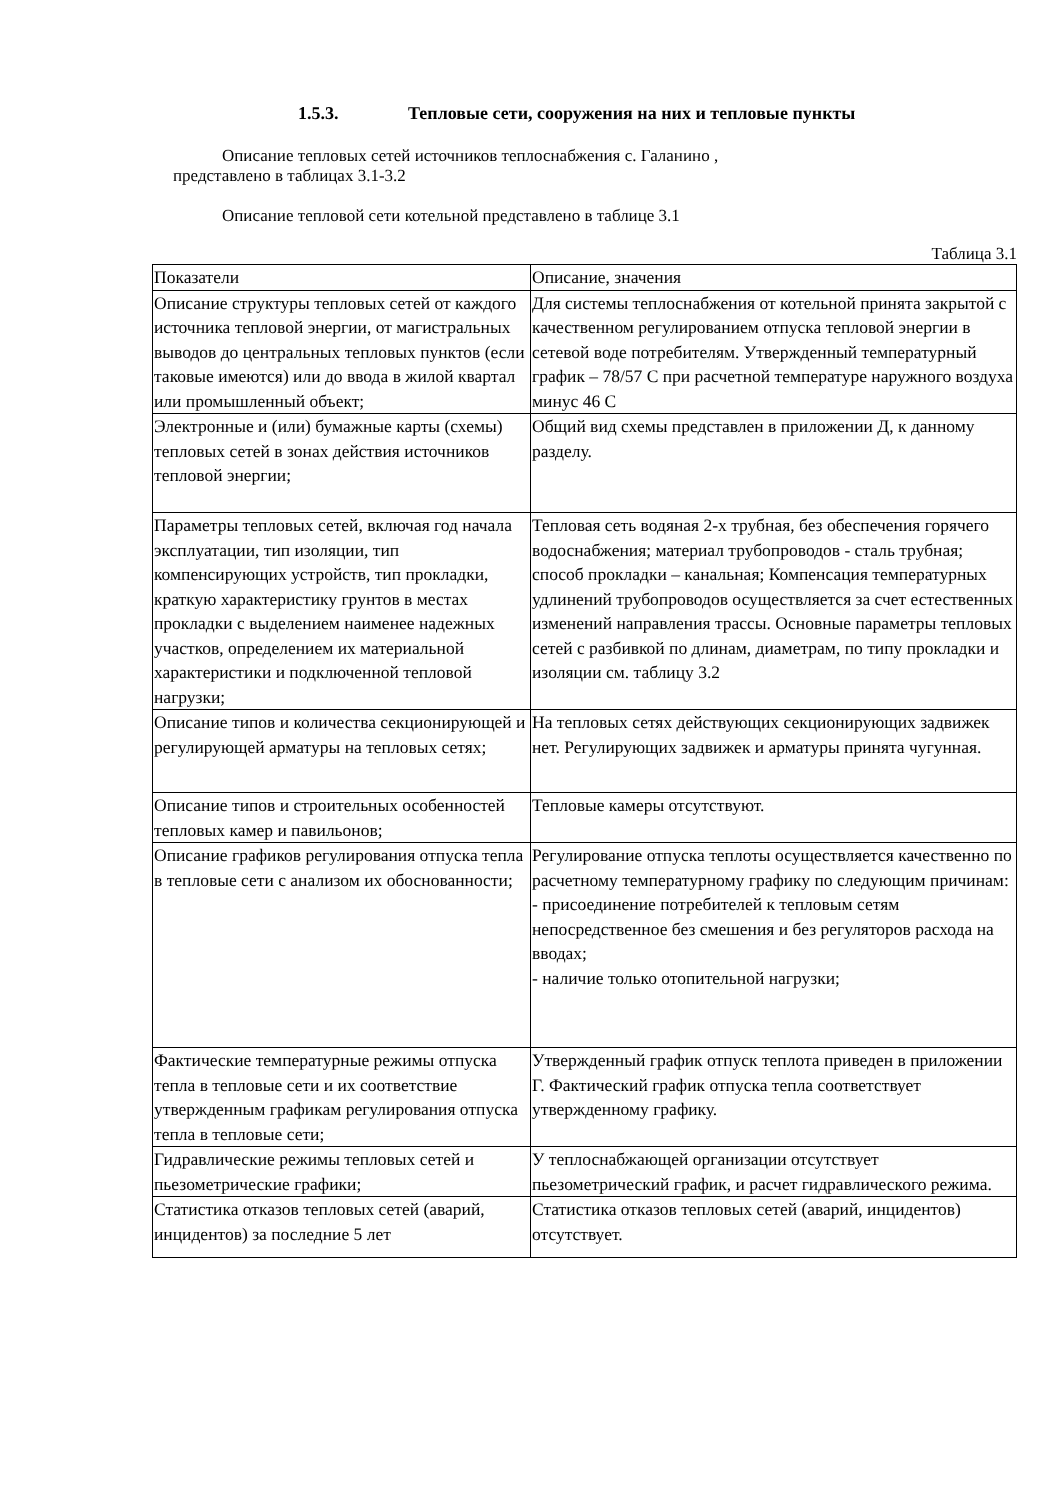1.5.3. Тепловые сети, сооружения на них и тепловые пункты
Описание тепловых сетей источников теплоснабжения с. Галанино ,
представлено в таблицах 3.1-3.2
Описание тепловой сети котельной представлено в таблице 3.1
Таблица 3.1
| Показатели | Описание, значения |
| --- | --- |
| Описание структуры тепловых сетей от каждого источника тепловой энергии, от магистральных выводов до центральных тепловых пунктов (если таковые имеются) или до ввода в жилой квартал или промышленный объект; | Для системы теплоснабжения от котельной принята закрытой с качественном регулированием отпуска тепловой энергии в сетевой воде потребителям. Утвержденный температурный график – 78/57 С при расчетной температуре наружного воздуха минус 46 С |
| Электронные и (или) бумажные карты (схемы) тепловых сетей в зонах действия источников тепловой энергии; | Общий вид схемы представлен в приложении Д, к данному разделу. |
| Параметры тепловых сетей, включая год начала эксплуатации, тип изоляции, тип компенсирующих устройств, тип прокладки, краткую характеристику грунтов в местах прокладки с выделением наименее надежных участков, определением их материальной характеристики и подключенной тепловой нагрузки; | Тепловая сеть водяная 2-х трубная, без обеспечения горячего водоснабжения; материал трубопроводов - сталь трубная; способ прокладки – канальная; Компенсация температурных удлинений трубопроводов осуществляется за счет естественных изменений направления трассы. Основные параметры тепловых сетей с разбивкой по длинам, диаметрам, по типу прокладки и изоляции см. таблицу 3.2 |
| Описание типов и количества секционирующей и регулирующей арматуры на тепловых сетях; | На тепловых сетях действующих секционирующих задвижек нет. Регулирующих задвижек и арматуры принята чугунная. |
| Описание типов и строительных особенностей тепловых камер и павильонов; | Тепловые камеры отсутствуют. |
| Описание графиков регулирования отпуска тепла в тепловые сети с анализом их обоснованности; | Регулирование отпуска теплоты осуществляется качественно по расчетному температурному графику по следующим причинам: - присоединение потребителей к тепловым сетям непосредственное без смешения и без регуляторов расхода на вводах; - наличие только отопительной нагрузки; |
| Фактические температурные режимы отпуска тепла в тепловые сети и их соответствие утвержденным графикам регулирования отпуска тепла в тепловые сети; | Утвержденный график отпуск теплота приведен в приложении Г. Фактический график отпуска тепла соответствует утвержденному графику. |
| Гидравлические режимы тепловых сетей и пьезометрические графики; | У теплоснабжающей организации отсутствует пьезометрический график, и расчет гидравлического режима. |
| Статистика отказов тепловых сетей (аварий, инцидентов) за последние 5 лет | Статистика отказов тепловых сетей (аварий, инцидентов) отсутствует. |